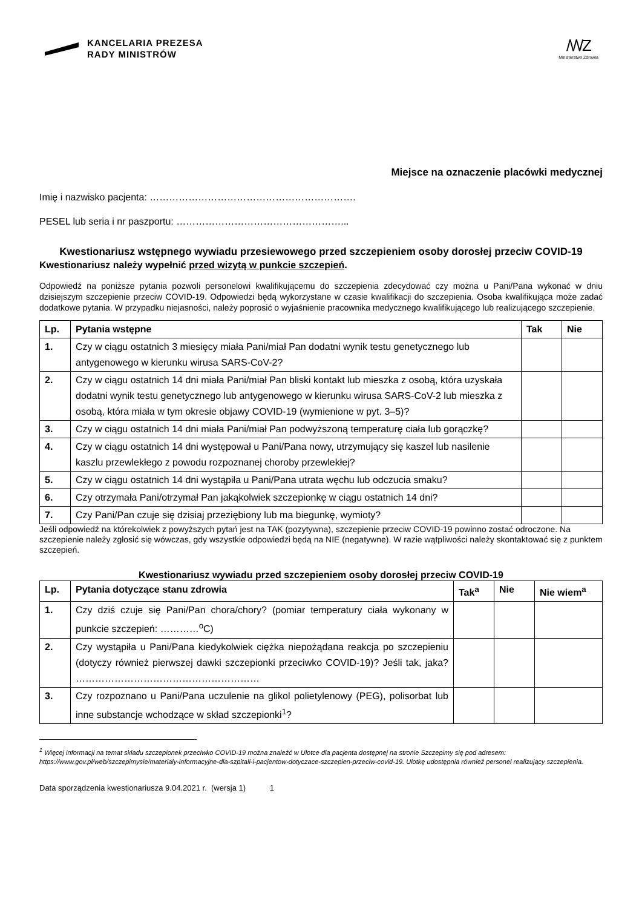KANCELARIA PREZESA
RADY MINISTRÓW
/\/\/Z
Ministerstwo Zdrowia
Miejsce na oznaczenie placówki medycznej
Imię i nazwisko pacjenta: ……………………………………………………….
PESEL lub seria i nr paszportu: ……………………………………………...
Kwestionariusz wstępnego wywiadu przesiewowego przed szczepieniem osoby dorosłej przeciw COVID-19
Kwestionariusz należy wypełnić przed wizytą w punkcie szczepień.
Odpowiedź na poniższe pytania pozwoli personelowi kwalifikującemu do szczepienia zdecydować czy można u Pani/Pana wykonać w dniu dzisiejszym szczepienie przeciw COVID-19. Odpowiedzi będą wykorzystane w czasie kwalifikacji do szczepienia. Osoba kwalifikująca może zadać dodatkowe pytania. W przypadku niejasności, należy poprosić o wyjaśnienie pracownika medycznego kwalifikującego lub realizującego szczepienie.
| Lp. | Pytania wstępne | Tak | Nie |
| --- | --- | --- | --- |
| 1. | Czy w ciągu ostatnich 3 miesięcy miała Pani/miał Pan dodatni wynik testu genetycznego lub antygenowego w kierunku wirusa SARS-CoV-2? | | |
| 2. | Czy w ciągu ostatnich 14 dni miała Pani/miał Pan bliski kontakt lub mieszka z osobą, która uzyskała dodatni wynik testu genetycznego lub antygenowego w kierunku wirusa SARS-CoV-2 lub mieszka z osobą, która miała w tym okresie objawy COVID-19 (wymienione w pyt. 3–5)? | | |
| 3. | Czy w ciągu ostatnich 14 dni miała Pani/miał Pan podwyższoną temperaturę ciała lub gorączkę? | | |
| 4. | Czy w ciągu ostatnich 14 dni występował u Pani/Pana nowy, utrzymujący się kaszel lub nasilenie kaszlu przewlekłego z powodu rozpoznanej choroby przewlekłej? | | |
| 5. | Czy w ciągu ostatnich 14 dni wystąpiła u Pani/Pana utrata węchu lub odczucia smaku? | | |
| 6. | Czy otrzymała Pani/otrzymał Pan jakąkolwiek szczepionkę w ciągu ostatnich 14 dni? | | |
| 7. | Czy Pani/Pan czuje się dzisiaj przeziębiony lub ma biegunkę, wymioty? | | |
Jeśli odpowiedź na którekolwiek z powyższych pytań jest na TAK (pozytywna), szczepienie przeciw COVID-19 powinno zostać odroczone. Na szczepienie należy zgłosić się wówczas, gdy wszystkie odpowiedzi będą na NIE (negatywne). W razie wątpliwości należy skontaktować się z punktem szczepień.
Kwestionariusz wywiadu przed szczepieniem osoby dorosłej przeciw COVID-19
| Lp. | Pytania dotyczące stanu zdrowia | Tak<sup>a</sup> | Nie | Nie wiem<sup>a</sup> |
| --- | --- | --- | --- | --- |
| 1. | Czy dziś czuje się Pani/Pan chora/chory? (pomiar temperatury ciała wykonany w punkcie szczepień: …………<sup>o</sup>C) | | | |
| 2. | Czy wystąpiła u Pani/Pana kiedykolwiek ciężka niepożądana reakcja po szczepieniu (dotyczy również pierwszej dawki szczepionki przeciwko COVID-19)? Jeśli tak, jaka? ………………………………………………… | | | |
| 3. | Czy rozpoznano u Pani/Pana uczulenie na glikol polietylenowy (PEG), polisorbat lub inne substancje wchodzące w skład szczepionki<sup>1</sup>? | | | |
<sup>1</sup> Więcej informacji na temat składu szczepionek przeciwko COVID-19 można znaleźć w Ulotce dla pacjenta dostępnej na stronie Szczepimy się pod adresem: https://www.gov.pl/web/szczepimysie/materialy-informacyjne-dla-szpitali-i-pacjentow-dotyczace-szczepien-przeciw-covid-19. Ulotkę udostępnia również personel realizujący szczepienia.
Data sporządzenia kwestionariusza 9.04.2021 r. (wersja 1) 1